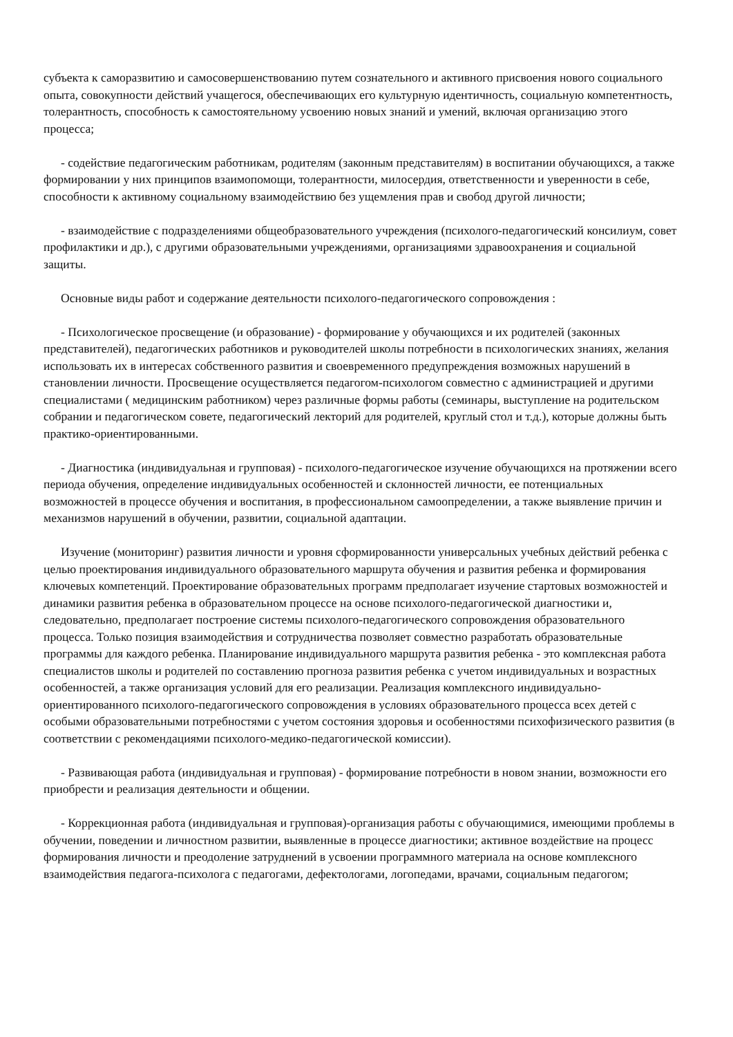субъекта к саморазвитию и самосовершенствованию путем сознательного и активного присвоения нового социального опыта, совокупности действий учащегося, обеспечивающих его культурную идентичность, социальную компетентность, толерантность, способность к самостоятельному усвоению новых знаний и умений, включая организацию этого процесса;
- содействие педагогическим работникам, родителям (законным представителям) в воспитании обучающихся, а также формировании у них принципов взаимопомощи, толерантности, милосердия, ответственности и уверенности в себе, способности к активному социальному взаимодействию без ущемления прав и свобод другой личности;
- взаимодействие с подразделениями общеобразовательного учреждения (психолого-педагогический консилиум, совет профилактики и др.), с другими образовательными учреждениями, организациями здравоохранения и социальной защиты.
Основные виды работ и содержание деятельности психолого-педагогического сопровождения :
- Психологическое просвещение (и образование) - формирование у обучающихся и их родителей (законных представителей), педагогических работников и руководителей школы потребности в психологических знаниях, желания использовать их в интересах собственного развития и своевременного предупреждения возможных нарушений в становлении личности. Просвещение осуществляется педагогом-психологом совместно с администрацией и другими специалистами ( медицинским работником) через различные формы работы (семинары, выступление на родительском собрании и педагогическом совете, педагогический лекторий для родителей, круглый стол и т.д.), которые должны быть практико-ориентированными.
- Диагностика (индивидуальная и групповая) - психолого-педагогическое изучение обучающихся на протяжении всего периода обучения, определение индивидуальных особенностей и склонностей личности, ее потенциальных возможностей в процессе обучения и воспитания, в профессиональном самоопределении, а также выявление причин и механизмов нарушений в обучении, развитии, социальной адаптации.
Изучение (мониторинг) развития личности и уровня сформированности универсальных учебных действий ребенка с целью проектирования индивидуального образовательного маршрута обучения и развития ребенка и формирования ключевых компетенций. Проектирование образовательных программ предполагает изучение стартовых возможностей и динамики развития ребенка в образовательном процессе на основе психолого-педагогической диагностики и, следовательно, предполагает построение системы психолого-педагогического сопровождения образовательного процесса. Только позиция взаимодействия и сотрудничества позволяет совместно разработать образовательные программы для каждого ребенка. Планирование индивидуального маршрута развития ребенка - это комплексная работа специалистов школы и родителей по составлению прогноза развития ребенка с учетом индивидуальных и возрастных особенностей, а также организация условий для его реализации. Реализация комплексного индивидуально-ориентированного психолого-педагогического сопровождения в условиях образовательного процесса всех детей с особыми образовательными потребностями с учетом состояния здоровья и особенностями психофизического развития (в соответствии с рекомендациями психолого-медико-педагогической комиссии).
- Развивающая работа (индивидуальная и групповая) - формирование потребности в новом знании, возможности его приобрести и реализация деятельности и общении.
- Коррекционная работа (индивидуальная и групповая)-организация работы с обучающимися, имеющими проблемы в обучении, поведении и личностном развитии, выявленные в процессе диагностики; активное воздействие на процесс формирования личности и преодоление затруднений в усвоении программного материала на основе комплексного взаимодействия педагога-психолога с педагогами, дефектологами, логопедами, врачами, социальным педагогом;